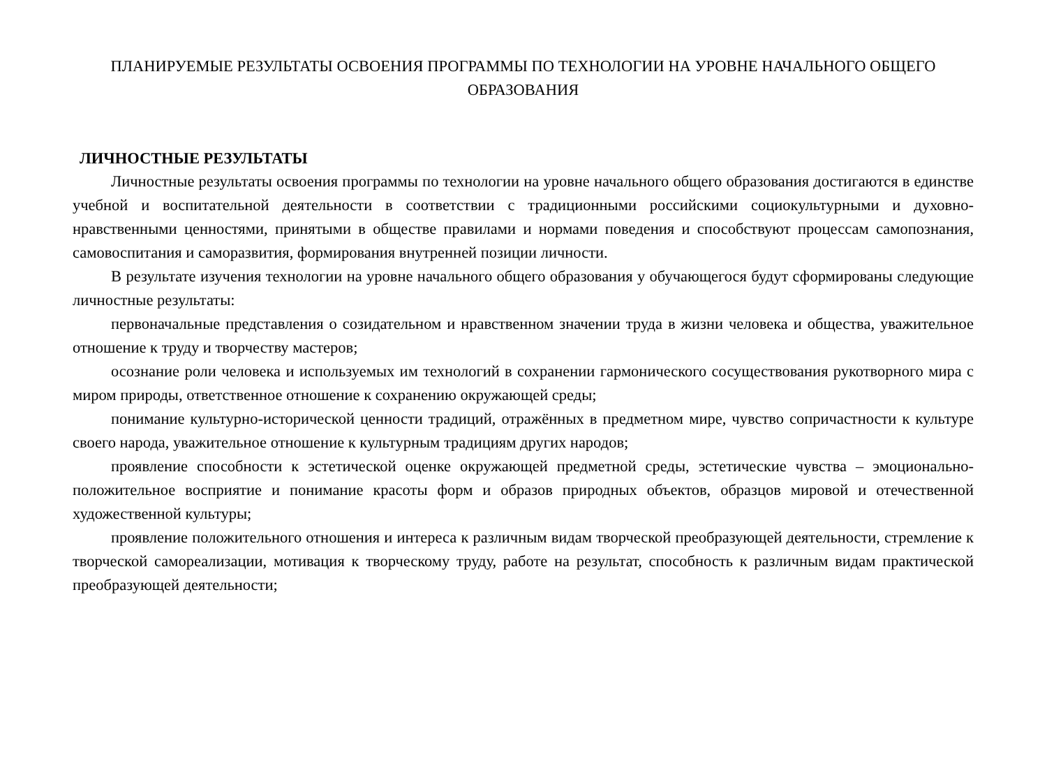ПЛАНИРУЕМЫЕ РЕЗУЛЬТАТЫ ОСВОЕНИЯ ПРОГРАММЫ ПО ТЕХНОЛОГИИ НА УРОВНЕ НАЧАЛЬНОГО ОБЩЕГО ОБРАЗОВАНИЯ
ЛИЧНОСТНЫЕ РЕЗУЛЬТАТЫ
Личностные результаты освоения программы по технологии на уровне начального общего образования достигаются в единстве учебной и воспитательной деятельности в соответствии с традиционными российскими социокультурными и духовно-нравственными ценностями, принятыми в обществе правилами и нормами поведения и способствуют процессам самопознания, самовоспитания и саморазвития, формирования внутренней позиции личности.
В результате изучения технологии на уровне начального общего образования у обучающегося будут сформированы следующие личностные результаты:
первоначальные представления о созидательном и нравственном значении труда в жизни человека и общества, уважительное отношение к труду и творчеству мастеров;
осознание роли человека и используемых им технологий в сохранении гармонического сосуществования рукотворного мира с миром природы, ответственное отношение к сохранению окружающей среды;
понимание культурно-исторической ценности традиций, отражённых в предметном мире, чувство сопричастности к культуре своего народа, уважительное отношение к культурным традициям других народов;
проявление способности к эстетической оценке окружающей предметной среды, эстетические чувства – эмоционально-положительное восприятие и понимание красоты форм и образов природных объектов, образцов мировой и отечественной художественной культуры;
проявление положительного отношения и интереса к различным видам творческой преобразующей деятельности, стремление к творческой самореализации, мотивация к творческому труду, работе на результат, способность к различным видам практической преобразующей деятельности;